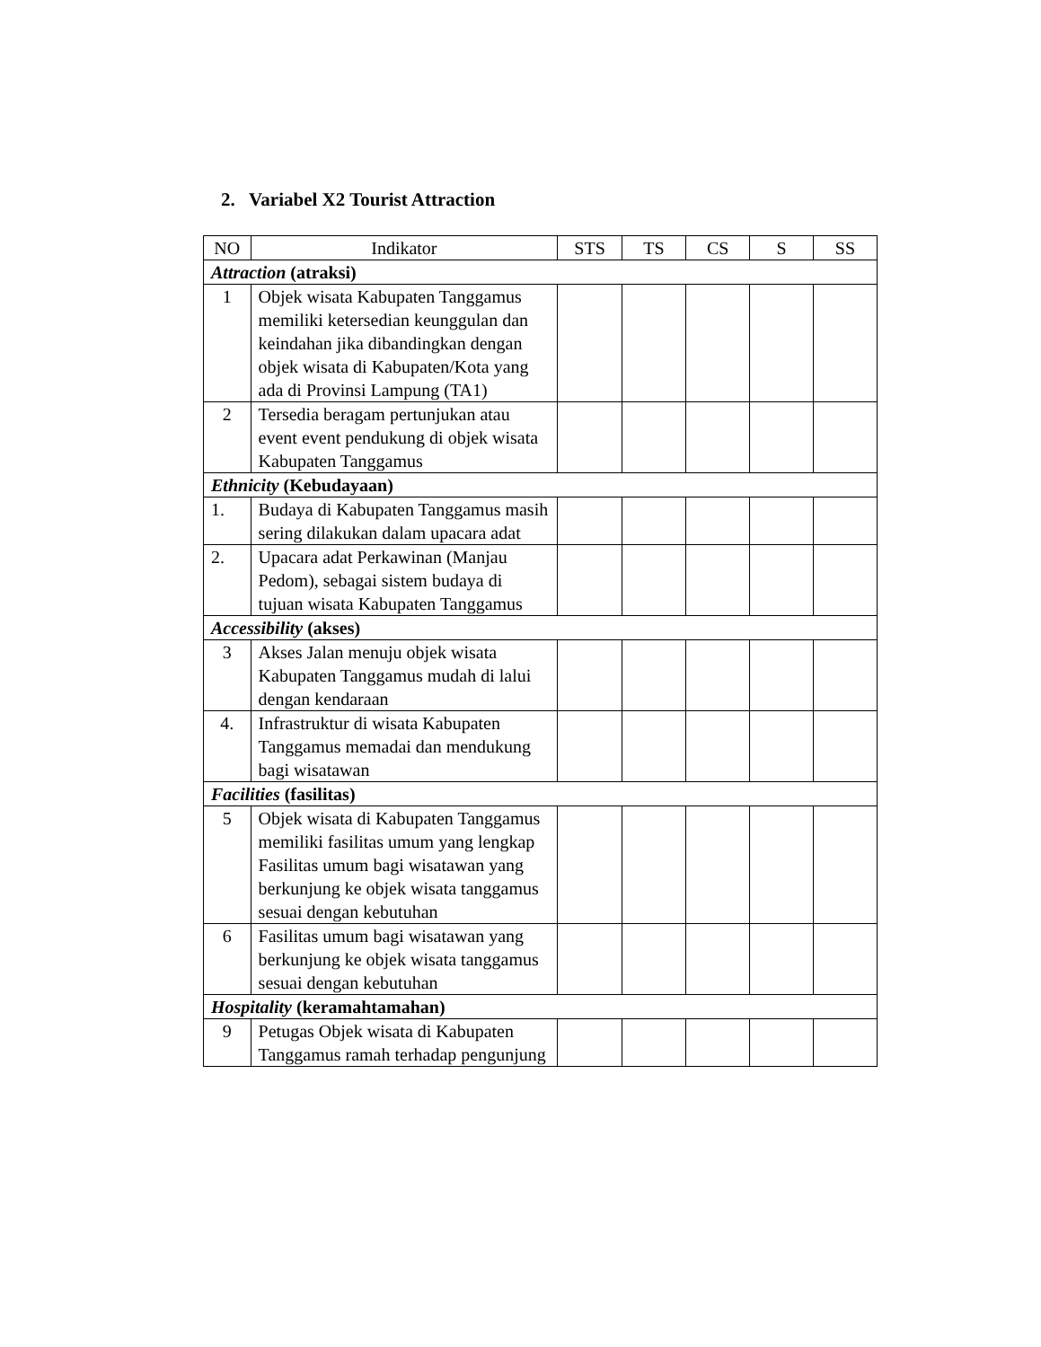2. Variabel X2 Tourist Attraction
| NO | Indikator | STS | TS | CS | S | SS |
| --- | --- | --- | --- | --- | --- | --- |
| Attraction (atraksi) | | | | | | |
| 1 | Objek wisata Kabupaten Tanggamus memiliki ketersedian keunggulan dan keindahan jika dibandingkan dengan objek wisata di Kabupaten/Kota yang ada di Provinsi Lampung (TA1) | | | | | |
| 2 | Tersedia beragam pertunjukan atau event event pendukung di objek wisata Kabupaten Tanggamus | | | | | |
| Ethnicity (Kebudayaan) | | | | | | |
| 1. | Budaya di Kabupaten Tanggamus masih sering dilakukan dalam upacara adat | | | | | |
| 2. | Upacara adat Perkawinan (Manjau Pedom), sebagai sistem budaya di tujuan wisata Kabupaten Tanggamus | | | | | |
| Accessibility (akses) | | | | | | |
| 3 | Akses Jalan menuju objek wisata Kabupaten Tanggamus mudah di lalui dengan kendaraan | | | | | |
| 4. | Infrastruktur di wisata Kabupaten Tanggamus memadai dan mendukung bagi wisatawan | | | | | |
| Facilities (fasilitas) | | | | | | |
| 5 | Objek wisata di Kabupaten Tanggamus memiliki fasilitas umum yang lengkap Fasilitas umum bagi wisatawan yang berkunjung ke objek wisata tanggamus sesuai dengan kebutuhan | | | | | |
| 6 | Fasilitas umum bagi wisatawan yang berkunjung ke objek wisata tanggamus sesuai dengan kebutuhan | | | | | |
| Hospitality (keramahtamahan) | | | | | | |
| 9 | Petugas Objek wisata di Kabupaten Tanggamus ramah terhadap pengunjung | | | | | |